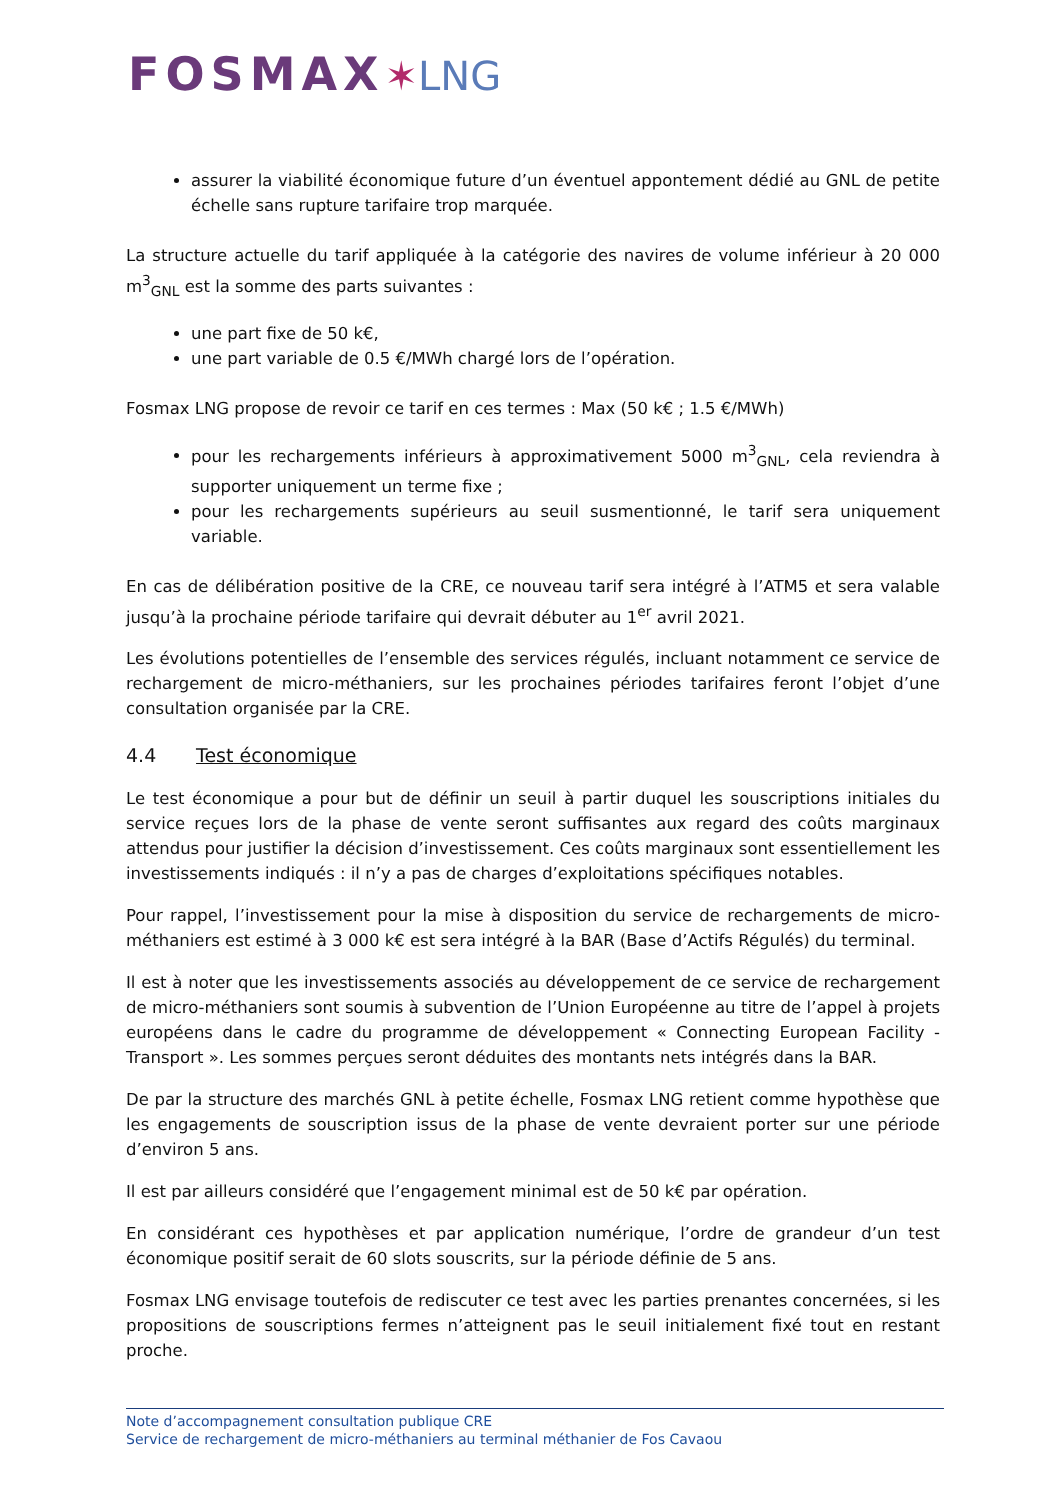FOSMAX✶LNG
assurer la viabilité économique future d’un éventuel appontement dédié au GNL de petite échelle sans rupture tarifaire trop marquée.
La structure actuelle du tarif appliquée à la catégorie des navires de volume inférieur à 20 000 m<sup>3</sup><sub>GNL</sub> est la somme des parts suivantes :
une part fixe de 50 k€,
une part variable de 0.5 €/MWh chargé lors de l’opération.
Fosmax LNG propose de revoir ce tarif en ces termes : Max (50 k€ ; 1.5 €/MWh)
pour les rechargements inférieurs à approximativement 5000 m<sup>3</sup><sub>GNL</sub>, cela reviendra à supporter uniquement un terme fixe ;
pour les rechargements supérieurs au seuil susmentionné, le tarif sera uniquement variable.
En cas de délibération positive de la CRE, ce nouveau tarif sera intégré à l’ATM5 et sera valable jusqu’à la prochaine période tarifaire qui devrait débuter au 1<sup>er</sup> avril 2021.
Les évolutions potentielles de l’ensemble des services régulés, incluant notamment ce service de rechargement de micro-méthaniers, sur les prochaines périodes tarifaires feront l’objet d’une consultation organisée par la CRE.
4.4 Test économique
Le test économique a pour but de définir un seuil à partir duquel les souscriptions initiales du service reçues lors de la phase de vente seront suffisantes aux regard des coûts marginaux attendus pour justifier la décision d’investissement. Ces coûts marginaux sont essentiellement les investissements indiqués : il n’y a pas de charges d’exploitations spécifiques notables.
Pour rappel, l’investissement pour la mise à disposition du service de rechargements de micro-méthaniers est estimé à 3 000 k€ est sera intégré à la BAR (Base d’Actifs Régulés) du terminal.
Il est à noter que les investissements associés au développement de ce service de rechargement de micro-méthaniers sont soumis à subvention de l’Union Européenne au titre de l’appel à projets européens dans le cadre du programme de développement « Connecting European Facility - Transport ». Les sommes perçues seront déduites des montants nets intégrés dans la BAR.
De par la structure des marchés GNL à petite échelle, Fosmax LNG retient comme hypothèse que les engagements de souscription issus de la phase de vente devraient porter sur une période d’environ 5 ans.
Il est par ailleurs considéré que l’engagement minimal est de 50 k€ par opération.
En considérant ces hypothèses et par application numérique, l’ordre de grandeur d’un test économique positif serait de 60 slots souscrits, sur la période définie de 5 ans.
Fosmax LNG envisage toutefois de rediscuter ce test avec les parties prenantes concernées, si les propositions de souscriptions fermes n’atteignent pas le seuil initialement fixé tout en restant proche.
Note d’accompagnement consultation publique CRE
Service de rechargement de micro-méthaniers au terminal méthanier de Fos Cavaou